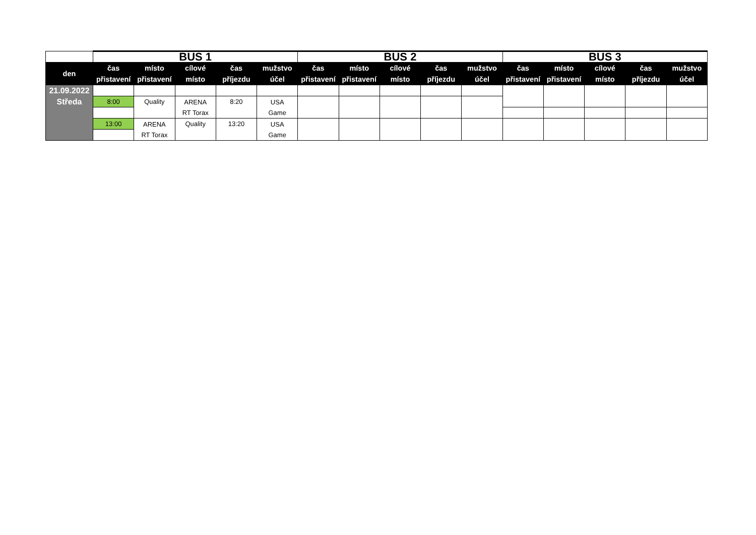| | BUS 1 | | | | | BUS 2 | | | | | BUS 3 | | | | |
| --- | --- | --- | --- | --- | --- | --- | --- | --- | --- | --- | --- | --- | --- | --- | --- |
| den | čas přistavení | místo přistavení | cílové místo | čas příjezdu | mužstvo účel | čas přistavení | místo přistavení | cílové místo | čas příjezdu | mužstvo účel | čas přistavení | místo přistavení | cílové místo | čas příjezdu | mužstvo účel |
| 21.09.2022 Středa | | | | | | | | | | | | | | | |
| | 8:00 | Quality | ARENA RT Torax | 8:20 | USA Game | | | | | | | | | | |
| | 13:00 | ARENA RT Torax | Quality | 13:20 | USA Game | | | | | | | | | | |